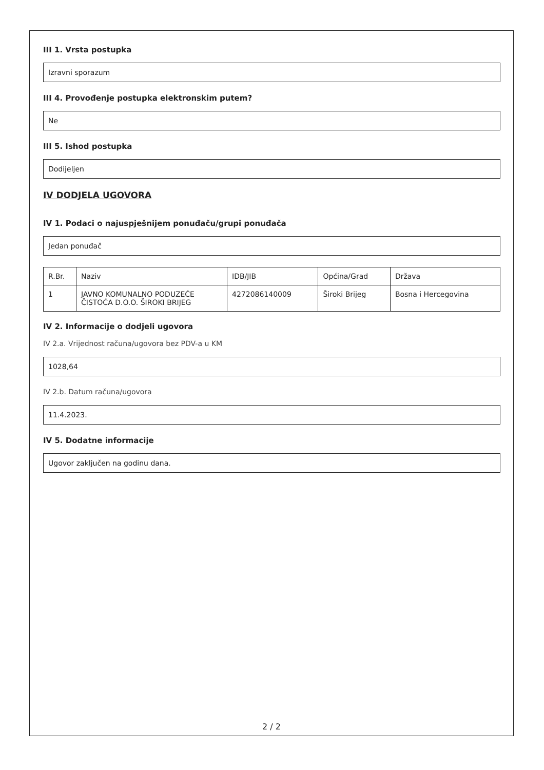III 1. Vrsta postupka
Izravni sporazum
III 4. Provođenje postupka elektronskim putem?
Ne
III 5. Ishod postupka
Dodijeljen
IV DODJELA UGOVORA
IV 1. Podaci o najuspješnijem ponuđaču/grupi ponuđača
Jedan ponuđač
| R.Br. | Naziv | IDB/JIB | Općina/Grad | Država |
| 1 | JAVNO KOMUNALNO PODUZEĆE ČISTOĆA D.O.O. ŠIROKI BRIJEG | 4272086140009 | Široki Brijeg | Bosna i Hercegovina |
IV 2. Informacije o dodjeli ugovora
IV 2.a. Vrijednost računa/ugovora bez PDV-a u KM
1028,64
IV 2.b. Datum računa/ugovora
11.4.2023.
IV 5. Dodatne informacije
Ugovor zaključen na godinu dana.
2 / 2